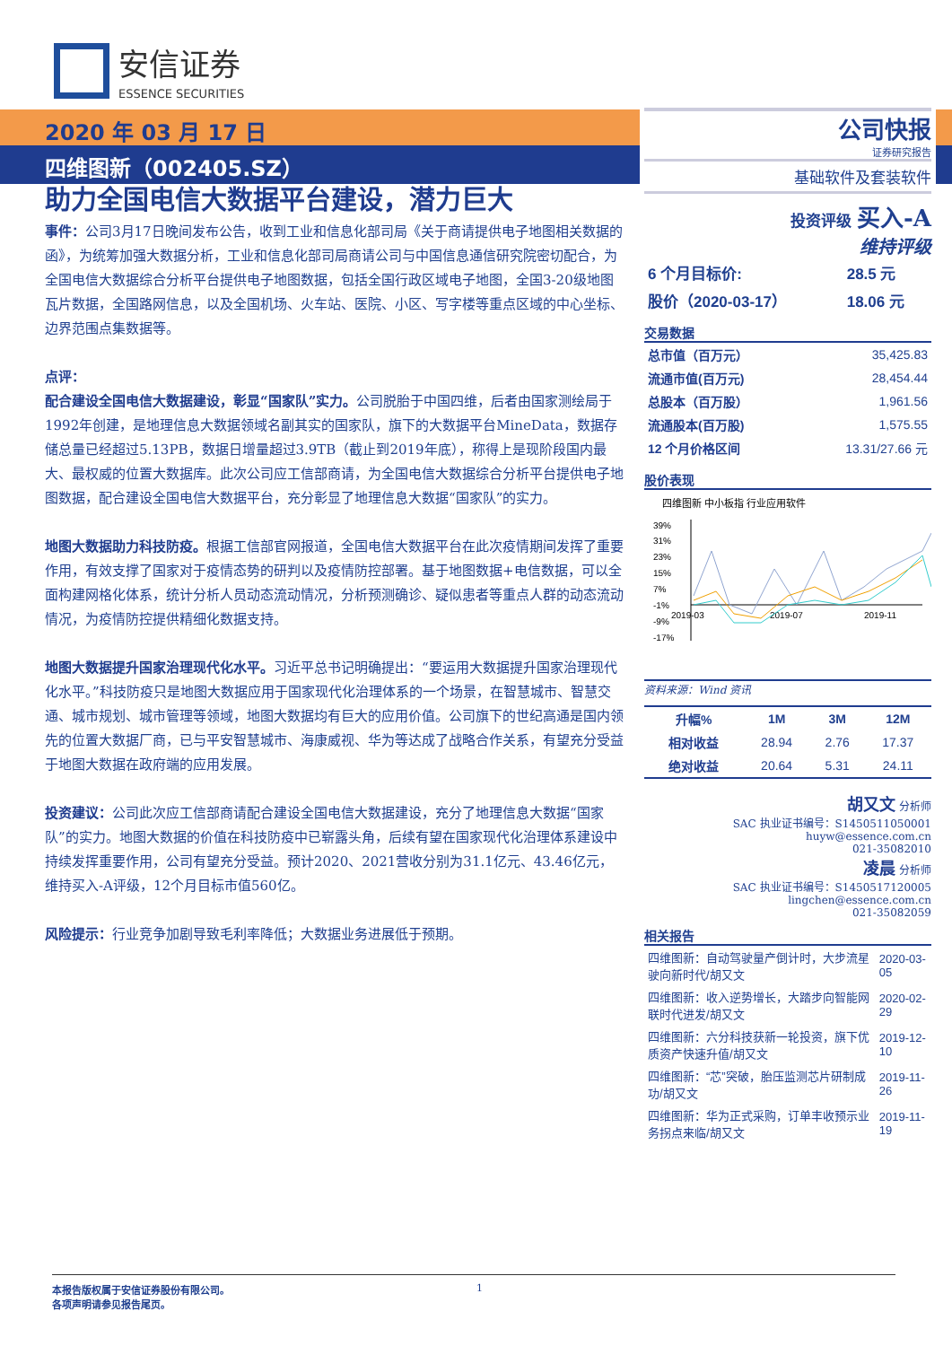安信证券
ESSENCE SECURITIES
2020 年 03 月 17 日
四维图新（002405.SZ）
助力全国电信大数据平台建设，潜力巨大
事件：公司3月17日晚间发布公告，收到工业和信息化部司局《关于商请提供电子地图相关数据的函》，为统筹加强大数据分析，工业和信息化部司局商请公司与中国信息通信研究院密切配合，为全国电信大数据综合分析平台提供电子地图数据，包括全国行政区域电子地图，全国3-20级地图瓦片数据，全国路网信息，以及全国机场、火车站、医院、小区、写字楼等重点区域的中心坐标、边界范围点集数据等。
点评：
配合建设全国电信大数据建设，彰显“国家队”实力。公司脱胎于中国四维，后者由国家测绘局于1992年创建，是地理信息大数据领域名副其实的国家队，旗下的大数据平台MineData，数据存储总量已经超过5.13PB，数据日增量超过3.9TB（截止到2019年底），称得上是现阶段国内最大、最权威的位置大数据库。此次公司应工信部商请，为全国电信大数据综合分析平台提供电子地图数据，配合建设全国电信大数据平台，充分彰显了地理信息大数据“国家队”的实力。
地图大数据助力科技防疫。根据工信部官网报道，全国电信大数据平台在此次疫情期间发挥了重要作用，有效支撑了国家对于疫情态势的研判以及疫情防控部署。基于地图数据+电信数据，可以全面构建网格化体系，统计分析人员动态流动情况，分析预测确诊、疑似患者等重点人群的动态流动情况，为疫情防控提供精细化数据支持。
地图大数据提升国家治理现代化水平。习近平总书记明确提出：“要运用大数据提升国家治理现代化水平。”科技防疫只是地图大数据应用于国家现代化治理体系的一个场景，在智慧城市、智慧交通、城市规划、城市管理等领域，地图大数据均有巨大的应用价值。公司旗下的世纪高通是国内领先的位置大数据厂商，已与平安智慧城市、海康威视、华为等达成了战略合作关系，有望充分受益于地图大数据在政府端的应用发展。
投资建议：公司此次应工信部商请配合建设全国电信大数据建设，充分了地理信息大数据“国家队”的实力。地图大数据的价值在科技防疫中已崭露头角，后续有望在国家现代化治理体系建设中持续发挥重要作用，公司有望充分受益。预计2020、2021营收分别为31.1亿元、43.46亿元，维持买入-A评级，12个月目标市值560亿。
风险提示：行业竞争加剧导致毛利率降低；大数据业务进展低于预期。
公司快报
证券研究报告
基础软件及套装软件
投资评级 买入-A
维持评级
| 6 个月目标价: | 28.5 元 |
| 股价（2020-03-17） | 18.06 元 |
交易数据
| 总市值（百万元） | 35,425.83 |
| 流通市值(百万元) | 28,454.44 |
| 总股本（百万股） | 1,961.56 |
| 流通股本(百万股) | 1,575.55 |
| 12 个月价格区间 | 13.31/27.66 元 |
股价表现
四维图新 中小板指 行业应用软件
39%
31%
23%
15%
7%
-1%
-9%
-17%
2019-03
2019-07
2019-11
资料来源：Wind 资讯
| 升幅% | 1M | 3M | 12M |
| --- | --- | --- | --- |
| 相对收益 | 28.94 | 2.76 | 17.37 |
| 绝对收益 | 20.64 | 5.31 | 24.11 |
胡又文 分析师
SAC 执业证书编号：S1450511050001
huyw@essence.com.cn
021-35082010
凌晨 分析师
SAC 执业证书编号：S1450517120005
lingchen@essence.com.cn
021-35082059
相关报告
| 四维图新：自动驾驶量产倒计时，大步流星驶向新时代/胡又文 | 2020-03-05 |
| 四维图新：收入逆势增长，大踏步向智能网联时代进发/胡又文 | 2020-02-29 |
| 四维图新：六分科技获新一轮投资，旗下优质资产快速升值/胡又文 | 2019-12-10 |
| 四维图新：“芯”突破，胎压监测芯片研制成功/胡又文 | 2019-11-26 |
| 四维图新：华为正式采购，订单丰收预示业务拐点来临/胡又文 | 2019-11-19 |
1 本报告版权属于安信证券股份有限公司。
各项声明请参见报告尾页。